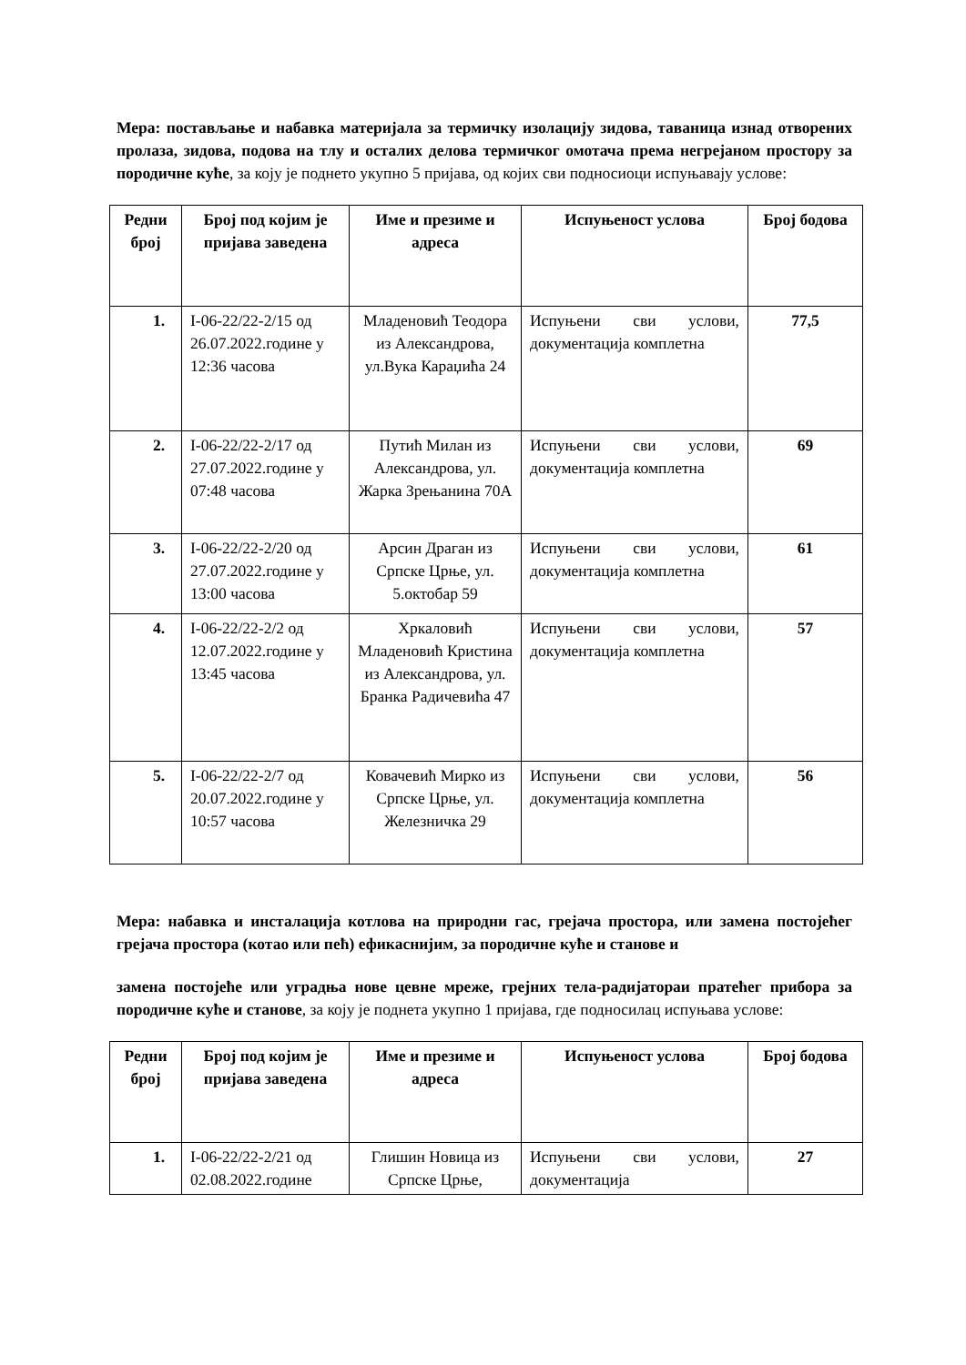Мера: постављање и набавка материјала за термичку изолацију зидова, таваница изнад отворених пролаза, зидова, подова на тлу и осталих делова термичког омотача према негрејаном простору за породичне куће, за коју је поднето укупно 5 пријава, од којих сви подносиоци испуњавају услове:
| Редни број | Број под којим је пријава заведена | Име и презиме и адреса | Испуњеност услова | Број бодова |
| --- | --- | --- | --- | --- |
| 1. | I-06-22/22-2/15 од 26.07.2022.године у 12:36 часова | Младеновић Теодора из Александрова, ул.Вука Караџића 24 | Испуњени сви услови, документација комплетна | 77,5 |
| 2. | I-06-22/22-2/17 од 27.07.2022.године у 07:48 часова | Путић Милан из Александрова, ул. Жарка Зрењанина 70А | Испуњени сви услови, документација комплетна | 69 |
| 3. | I-06-22/22-2/20 од 27.07.2022.године у 13:00 часова | Арсин Драган из Српске Црње, ул. 5.октобар 59 | Испуњени сви услови, документација комплетна | 61 |
| 4. | I-06-22/22-2/2 од 12.07.2022.године у 13:45 часова | Хркаловић Младеновић Кристина из Александрова, ул. Бранка Радичевића 47 | Испуњени сви услови, документација комплетна | 57 |
| 5. | I-06-22/22-2/7 од 20.07.2022.године у 10:57 часова | Ковачевић Мирко из Српске Црње, ул. Железничка 29 | Испуњени сви услови, документација комплетна | 56 |
Мера: набавка и инсталација котлова на природни гас, грејача простора, или замена постојећег грејача простора (котао или пећ) ефикаснијим, за породичне куће и станове и
замена постојеће или уградња нове цевне мреже, грејних тела-радијаторaи пратећег прибора за породичне куће и станове, за коју је поднета укупно 1 пријава, где подносилац испуњава услове:
| Редни број | Број под којим је пријава заведена | Име и презиме и адреса | Испуњеност услова | Број бодова |
| --- | --- | --- | --- | --- |
| 1. | I-06-22/22-2/21 од 02.08.2022.године | Глишин Новица из Српске Црње, | Испуњени сви услови, документација | 27 |